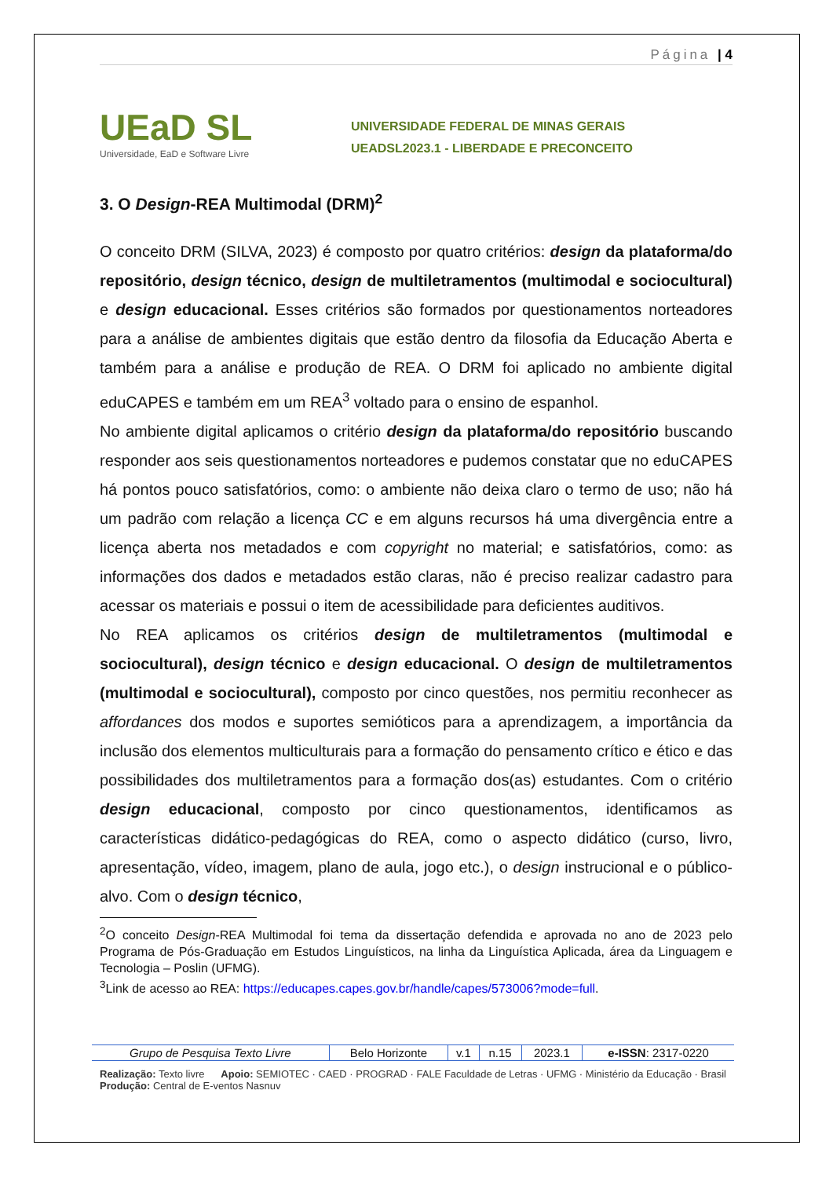Página | 4
UEaD SL
Universidade, EaD e Software Livre
UNIVERSIDADE FEDERAL DE MINAS GERAIS
UEADSL2023.1 - LIBERDADE E PRECONCEITO
3. O Design-REA Multimodal (DRM)<sup>2</sup>
O conceito DRM (SILVA, 2023) é composto por quatro critérios: design da plataforma/do repositório, design técnico, design de multiletramentos (multimodal e sociocultural) e design educacional. Esses critérios são formados por questionamentos norteadores para a análise de ambientes digitais que estão dentro da filosofia da Educação Aberta e também para a análise e produção de REA. O DRM foi aplicado no ambiente digital eduCAPES e também em um REA<sup>3</sup> voltado para o ensino de espanhol.
No ambiente digital aplicamos o critério design da plataforma/do repositório buscando responder aos seis questionamentos norteadores e pudemos constatar que no eduCAPES há pontos pouco satisfatórios, como: o ambiente não deixa claro o termo de uso; não há um padrão com relação a licença CC e em alguns recursos há uma divergência entre a licença aberta nos metadados e com copyright no material; e satisfatórios, como: as informações dos dados e metadados estão claras, não é preciso realizar cadastro para acessar os materiais e possui o item de acessibilidade para deficientes auditivos.
No REA aplicamos os critérios design de multiletramentos (multimodal e sociocultural), design técnico e design educacional. O design de multiletramentos (multimodal e sociocultural), composto por cinco questões, nos permitiu reconhecer as affordances dos modos e suportes semióticos para a aprendizagem, a importância da inclusão dos elementos multiculturais para a formação do pensamento crítico e ético e das possibilidades dos multiletramentos para a formação dos(as) estudantes. Com o critério design educacional, composto por cinco questionamentos, identificamos as características didático-pedagógicas do REA, como o aspecto didático (curso, livro, apresentação, vídeo, imagem, plano de aula, jogo etc.), o design instrucional e o público-alvo. Com o design técnico,
<sup>2</sup> O conceito Design-REA Multimodal foi tema da dissertação defendida e aprovada no ano de 2023 pelo Programa de Pós-Graduação em Estudos Linguísticos, na linha da Linguística Aplicada, área da Linguagem e Tecnologia – Poslin (UFMG).
<sup>3</sup> Link de acesso ao REA: https://educapes.capes.gov.br/handle/capes/573006?mode=full.
| Grupo de Pesquisa Texto Livre | Belo Horizonte | v.1 | n.15 | 2023.1 | e-ISSN : 2317-0220 |
Realização: Texto livre Apoio: SEMIOTEC · CAED · PROGRAD · FALE Faculdade de Letras · UFMG · Ministério da Educação · Brasil Produção: Central de E-ventos Nasnuv